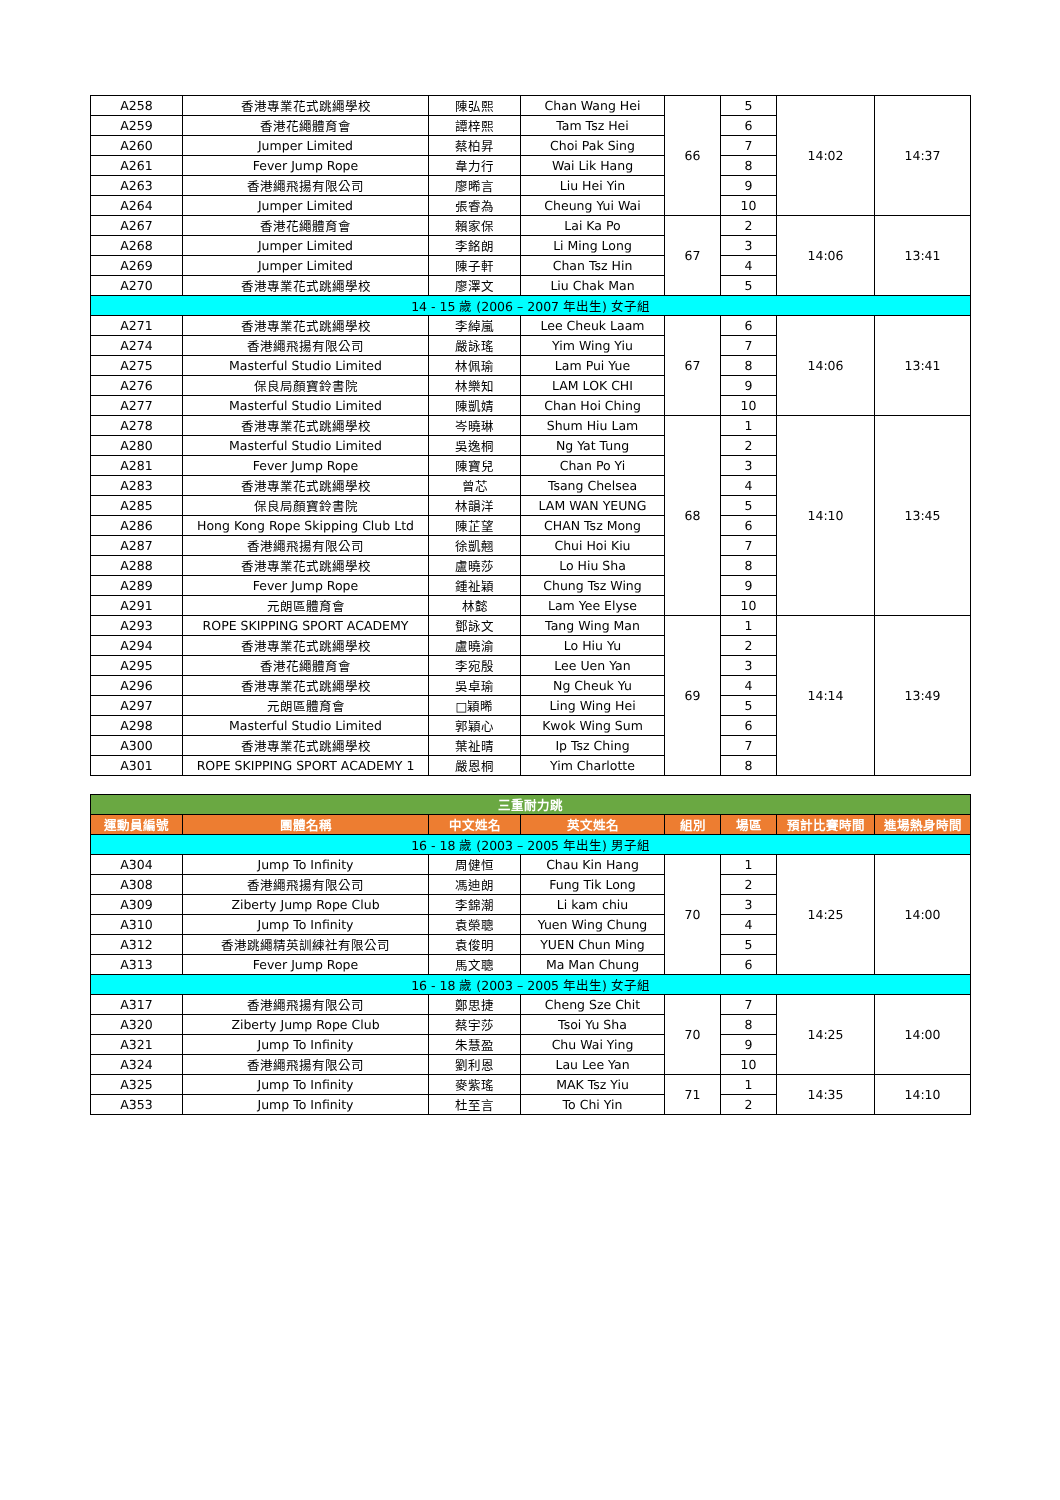| A258 | 香港專業花式跳繩學校 | 陳弘熙 | Chan Wang Hei | 66 | 5 | 14:02 | 14:37 |
| A259 | 香港花繩體育會 | 譚梓熙 | Tam Tsz Hei | | 6 | | |
| A260 | Jumper Limited | 蔡柏昇 | Choi Pak Sing | | 7 | | |
| A261 | Fever Jump Rope | 韋力行 | Wai Lik Hang | | 8 | | |
| A263 | 香港繩飛揚有限公司 | 廖晞言 | Liu Hei Yin | | 9 | | |
| A264 | Jumper Limited | 張睿為 | Cheung Yui Wai | | 10 | | |
| A267 | 香港花繩體育會 | 賴家保 | Lai Ka Po | 67 | 2 | 14:06 | 13:41 |
| A268 | Jumper Limited | 李銘朗 | Li Ming Long | | 3 | | |
| A269 | Jumper Limited | 陳子軒 | Chan Tsz Hin | | 4 | | |
| A270 | 香港專業花式跳繩學校 | 廖澤文 | Liu Chak Man | | 5 | | |
| 14 - 15 歲 (2006 – 2007 年出生) 女子組 | | | | | | | |
| A271 | 香港專業花式跳繩學校 | 李綽嵐 | Lee Cheuk Laam | 67 | 6 | 14:06 | 13:41 |
| A274 | 香港繩飛揚有限公司 | 嚴詠瑤 | Yim Wing Yiu | | 7 | | |
| A275 | Masterful Studio Limited | 林佩瑜 | Lam Pui Yue | | 8 | | |
| A276 | 保良局顏寶鈴書院 | 林樂知 | LAM LOK CHI | | 9 | | |
| A277 | Masterful Studio Limited | 陳凱婧 | Chan Hoi Ching | | 10 | | |
| A278 | 香港專業花式跳繩學校 | 岑曉琳 | Shum Hiu Lam | 68 | 1 | 14:10 | 13:45 |
| A280 | Masterful Studio Limited | 吳逸桐 | Ng Yat Tung | | 2 | | |
| A281 | Fever Jump Rope | 陳寶兒 | Chan Po Yi | | 3 | | |
| A283 | 香港專業花式跳繩學校 | 曾芯 | Tsang Chelsea | | 4 | | |
| A285 | 保良局顏寶鈴書院 | 林韻洋 | LAM WAN YEUNG | | 5 | | |
| A286 | Hong Kong Rope Skipping Club Ltd | 陳芷望 | CHAN Tsz Mong | | 6 | | |
| A287 | 香港繩飛揚有限公司 | 徐凱翹 | Chui Hoi Kiu | | 7 | | |
| A288 | 香港專業花式跳繩學校 | 盧曉莎 | Lo Hiu Sha | | 8 | | |
| A289 | Fever Jump Rope | 鍾祉穎 | Chung Tsz Wing | | 9 | | |
| A291 | 元朗區體育會 | 林懿 | Lam Yee Elyse | | 10 | | |
| A293 | ROPE SKIPPING SPORT ACADEMY | 鄧詠文 | Tang Wing Man | 69 | 1 | 14:14 | 13:49 |
| A294 | 香港專業花式跳繩學校 | 盧曉渝 | Lo Hiu Yu | | 2 | | |
| A295 | 香港花繩體育會 | 李宛殷 | Lee Uen Yan | | 3 | | |
| A296 | 香港專業花式跳繩學校 | 吳卓瑜 | Ng Cheuk Yu | | 4 | | |
| A297 | 元朗區體育會 | □穎晞 | Ling Wing Hei | | 5 | | |
| A298 | Masterful Studio Limited | 郭穎心 | Kwok Wing Sum | | 6 | | |
| A300 | 香港專業花式跳繩學校 | 葉祉晴 | Ip Tsz Ching | | 7 | | |
| A301 | ROPE SKIPPING SPORT ACADEMY 1 | 嚴恩桐 | Yim Charlotte | | 8 | | |
| 三重耐力跳 | | | | | | | |
| 運動員編號 | 團體名稱 | 中文姓名 | 英文姓名 | 組別 | 場區 | 預計比賽時間 | 進場熱身時間 |
| 16 - 18 歲 (2003 – 2005 年出生) 男子組 | | | | | | | |
| A304 | Jump To Infinity | 周健恒 | Chau Kin Hang | 70 | 1 | 14:25 | 14:00 |
| A308 | 香港繩飛揚有限公司 | 馮迪朗 | Fung Tik Long | | 2 | | |
| A309 | Ziberty Jump Rope Club | 李錦潮 | Li kam chiu | | 3 | | |
| A310 | Jump To Infinity | 袁榮聰 | Yuen Wing Chung | | 4 | | |
| A312 | 香港跳繩精英訓練社有限公司 | 袁俊明 | YUEN Chun Ming | | 5 | | |
| A313 | Fever Jump Rope | 馬文聰 | Ma Man Chung | | 6 | | |
| 16 - 18 歲 (2003 – 2005 年出生) 女子組 | | | | | | | |
| A317 | 香港繩飛揚有限公司 | 鄭思捷 | Cheng Sze Chit | 70 | 7 | 14:25 | 14:00 |
| A320 | Ziberty Jump Rope Club | 蔡宇莎 | Tsoi Yu Sha | | 8 | | |
| A321 | Jump To Infinity | 朱慧盈 | Chu Wai Ying | | 9 | | |
| A324 | 香港繩飛揚有限公司 | 劉利恩 | Lau Lee Yan | | 10 | | |
| A325 | Jump To Infinity | 麥紫瑤 | MAK Tsz Yiu | 71 | 1 | 14:35 | 14:10 |
| A353 | Jump To Infinity | 杜至言 | To Chi Yin | | 2 | | |